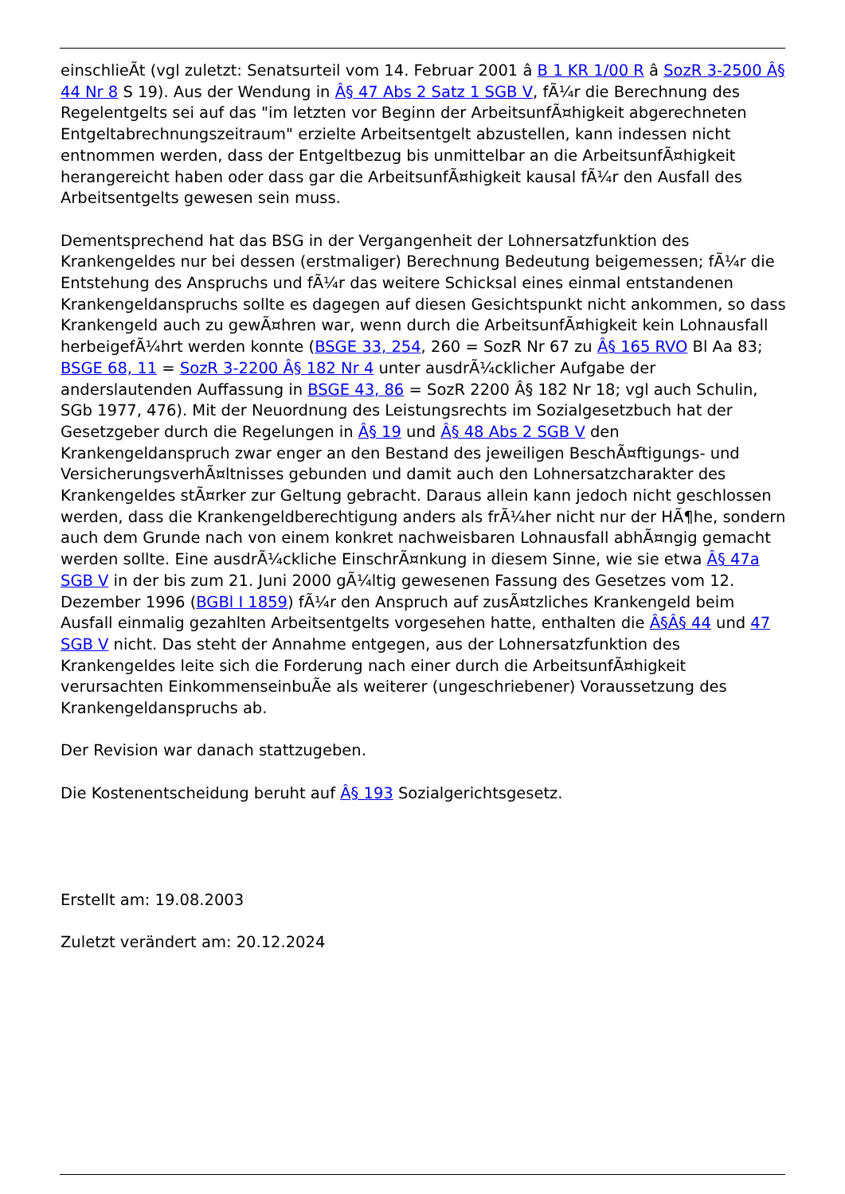einschlieÃt (vgl zuletzt: Senatsurteil vom 14. Februar 2001 â B 1 KR 1/00 R â SozR 3-2500 Â§ 44 Nr 8 S 19). Aus der Wendung in Â§ 47 Abs 2 Satz 1 SGB V, fÃ¼r die Berechnung des Regelentgelts sei auf das "im letzten vor Beginn der ArbeitsunfÃ¤higkeit abgerechneten Entgeltabrechnungszeitraum" erzielte Arbeitsentgelt abzustellen, kann indessen nicht entnommen werden, dass der Entgeltbezug bis unmittelbar an die ArbeitsunfÃ¤higkeit herangereicht haben oder dass gar die ArbeitsunfÃ¤higkeit kausal fÃ¼r den Ausfall des Arbeitsentgelts gewesen sein muss.
Dementsprechend hat das BSG in der Vergangenheit der Lohnersatzfunktion des Krankengeldes nur bei dessen (erstmaliger) Berechnung Bedeutung beigemessen; fÃ¼r die Entstehung des Anspruchs und fÃ¼r das weitere Schicksal eines einmal entstandenen Krankengeldanspruchs sollte es dagegen auf diesen Gesichtspunkt nicht ankommen, so dass Krankengeld auch zu gewÃ¤hren war, wenn durch die ArbeitsunfÃ¤higkeit kein Lohnausfall herbeigefÃ¼hrt werden konnte (BSGE 33, 254, 260 = SozR Nr 67 zu Â§ 165 RVO Bl Aa 83; BSGE 68, 11 = SozR 3-2200 Â§ 182 Nr 4 unter ausdrÃ¼cklicher Aufgabe der anderslautenden Auffassung in BSGE 43, 86 = SozR 2200 Â§ 182 Nr 18; vgl auch Schulin, SGb 1977, 476). Mit der Neuordnung des Leistungsrechts im Sozialgesetzbuch hat der Gesetzgeber durch die Regelungen in Â§ 19 und Â§ 48 Abs 2 SGB V den Krankengeldanspruch zwar enger an den Bestand des jeweiligen BeschÃ¤ftigungs- und VersicherungsverhÃ¤ltnisses gebunden und damit auch den Lohnersatzcharakter des Krankengeldes stÃ¤rker zur Geltung gebracht. Daraus allein kann jedoch nicht geschlossen werden, dass die Krankengeldberechtigung anders als frÃ¼her nicht nur der HÃ¶he, sondern auch dem Grunde nach von einem konkret nachweisbaren Lohnausfall abhÃ¤ngig gemacht werden sollte. Eine ausdrÃ¼ckliche EinschrÃ¤nkung in diesem Sinne, wie sie etwa Â§ 47a SGB V in der bis zum 21. Juni 2000 gÃ¼ltig gewesenen Fassung des Gesetzes vom 12. Dezember 1996 (BGBl I 1859) fÃ¼r den Anspruch auf zusÃ¤tzliches Krankengeld beim Ausfall einmalig gezahlten Arbeitsentgelts vorgesehen hatte, enthalten die Â§Â§ 44 und 47 SGB V nicht. Das steht der Annahme entgegen, aus der Lohnersatzfunktion des Krankengeldes leite sich die Forderung nach einer durch die ArbeitsunfÃ¤higkeit verursachten EinkommenseinbuÃe als weiterer (ungeschriebener) Voraussetzung des Krankengeldanspruchs ab.
Der Revision war danach stattzugeben.
Die Kostenentscheidung beruht auf Â§ 193 Sozialgerichtsgesetz.
Erstellt am: 19.08.2003
Zuletzt verändert am: 20.12.2024